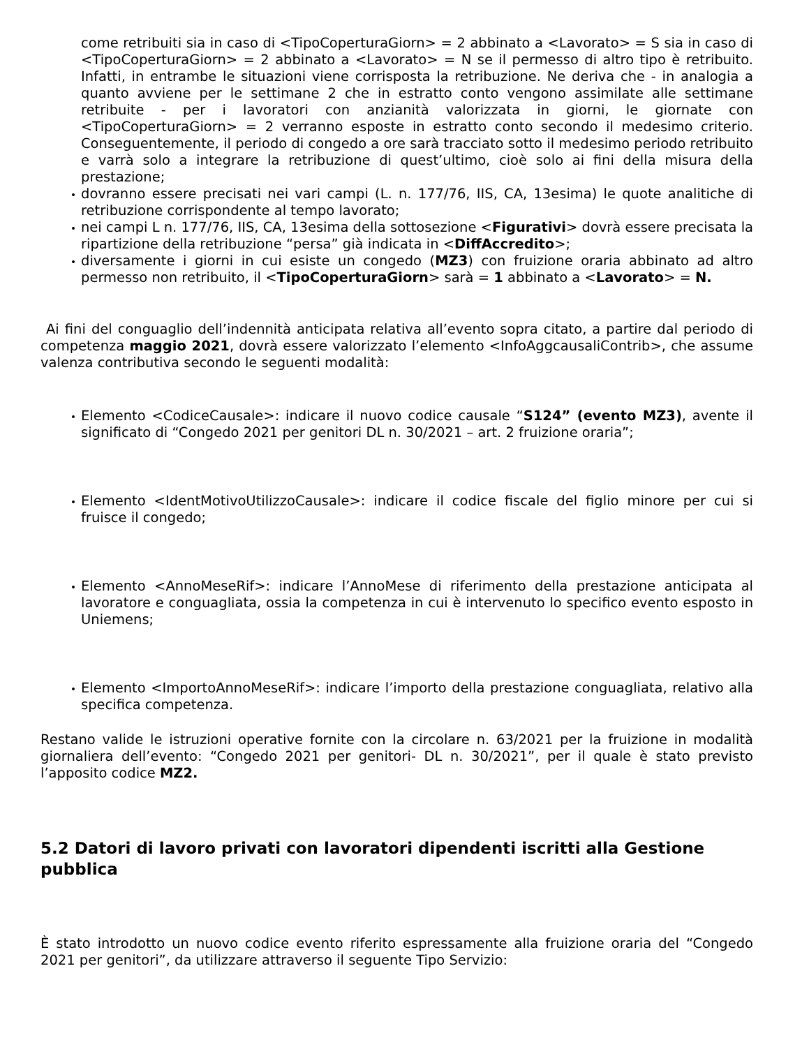come retribuiti sia in caso di <TipoCoperturaGiorn> = 2 abbinato a <Lavorato> = S sia in caso di <TipoCoperturaGiorn> = 2 abbinato a <Lavorato> = N se il permesso di altro tipo è retribuito. Infatti, in entrambe le situazioni viene corrisposta la retribuzione. Ne deriva che - in analogia a quanto avviene per le settimane 2 che in estratto conto vengono assimilate alle settimane retribuite - per i lavoratori con anzianità valorizzata in giorni, le giornate con <TipoCoperturaGiorn> = 2 verranno esposte in estratto conto secondo il medesimo criterio. Conseguentemente, il periodo di congedo a ore sarà tracciato sotto il medesimo periodo retribuito e varrà solo a integrare la retribuzione di quest’ultimo, cioè solo ai fini della misura della prestazione;
dovranno essere precisati nei vari campi (L. n. 177/76, IIS, CA, 13esima) le quote analitiche di retribuzione corrispondente al tempo lavorato;
nei campi L n. 177/76, IIS, CA, 13esima della sottosezione <Figurativi> dovrà essere precisata la ripartizione della retribuzione “persa” già indicata in <DiffAccredito>;
diversamente i giorni in cui esiste un congedo (MZ3) con fruizione oraria abbinato ad altro permesso non retribuito, il <TipoCoperturaGiorn> sarà = 1 abbinato a <Lavorato> = N.
Ai fini del conguaglio dell’indennità anticipata relativa all’evento sopra citato, a partire dal periodo di competenza maggio 2021, dovrà essere valorizzato l’elemento <InfoAggcausaliContrib>, che assume valenza contributiva secondo le seguenti modalità:
Elemento <CodiceCausale>: indicare il nuovo codice causale “S124” (evento MZ3), avente il significato di “Congedo 2021 per genitori DL n. 30/2021 – art. 2 fruizione oraria”;
Elemento <IdentMotivoUtilizzoCausale>: indicare il codice fiscale del figlio minore per cui si fruisce il congedo;
Elemento <AnnoMeseRif>: indicare l’AnnoMese di riferimento della prestazione anticipata al lavoratore e conguagliata, ossia la competenza in cui è intervenuto lo specifico evento esposto in Uniemens;
Elemento <ImportoAnnoMeseRif>: indicare l’importo della prestazione conguagliata, relativo alla specifica competenza.
Restano valide le istruzioni operative fornite con la circolare n. 63/2021 per la fruizione in modalità giornaliera dell’evento: “Congedo 2021 per genitori- DL n. 30/2021”, per il quale è stato previsto l’apposito codice MZ2.
5.2 Datori di lavoro privati con lavoratori dipendenti iscritti alla Gestione pubblica
È stato introdotto un nuovo codice evento riferito espressamente alla fruizione oraria del “Congedo 2021 per genitori”, da utilizzare attraverso il seguente Tipo Servizio: